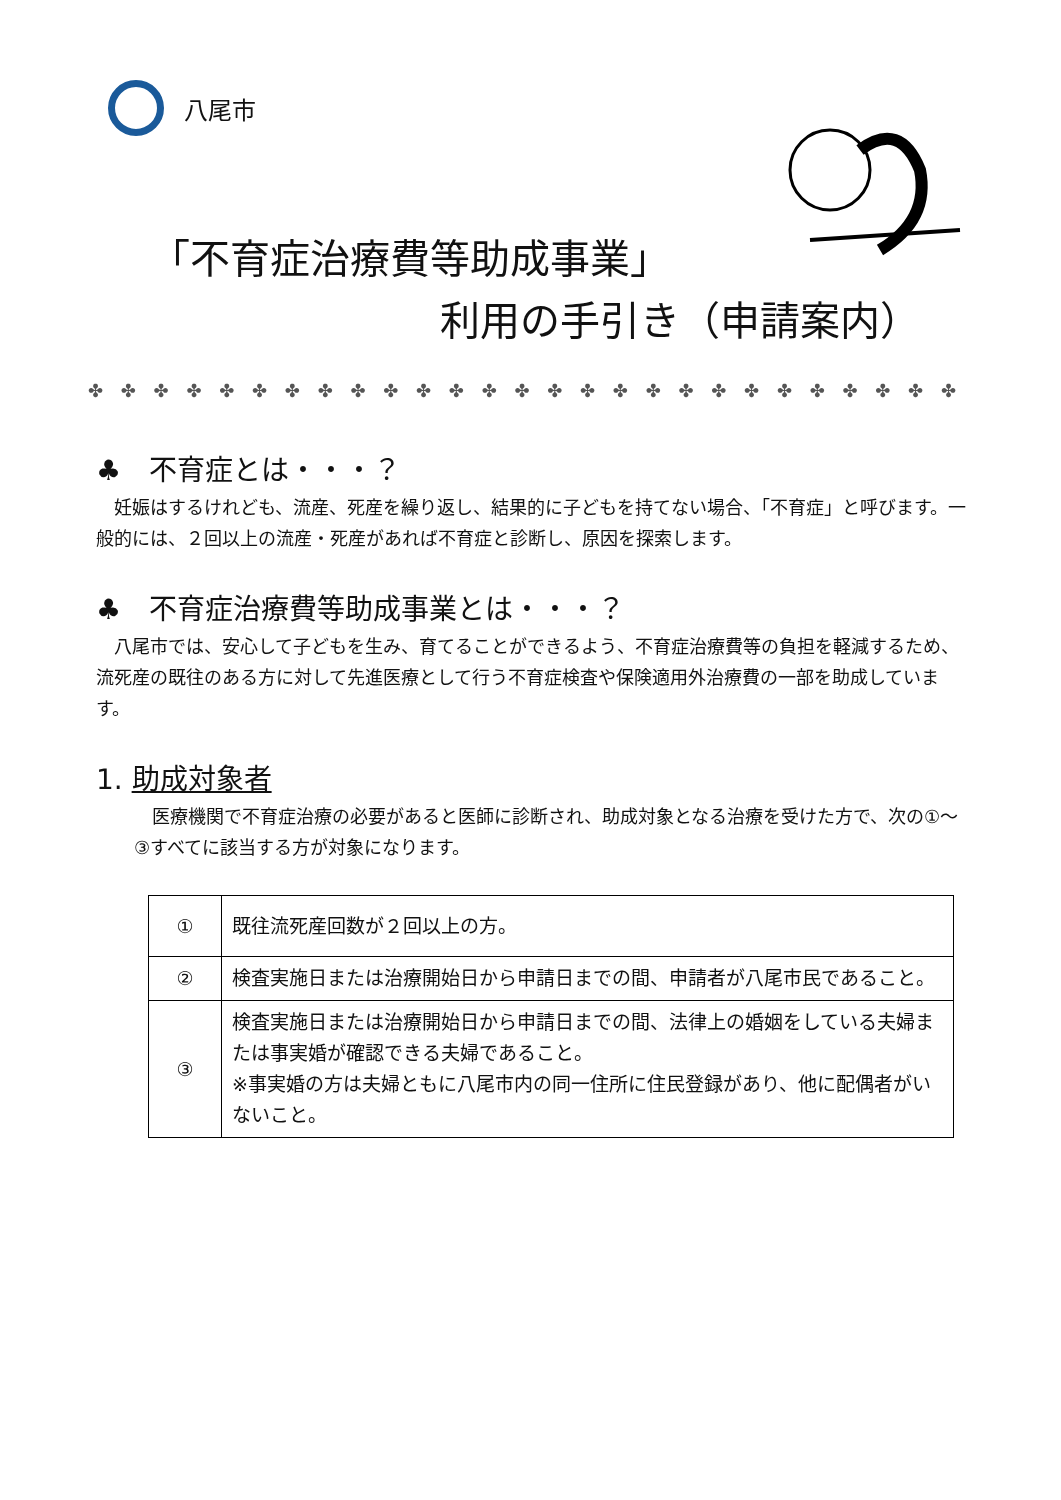八尾市
「不育症治療費等助成事業」
利用の手引き（申請案内）
✤ ✤ ✤ ✤ ✤ ✤ ✤ ✤ ✤ ✤ ✤ ✤ ✤ ✤ ✤ ✤ ✤ ✤ ✤ ✤ ✤ ✤ ✤ ✤ ✤ ✤ ✤ ✤ ✤ ✤ ✤ ✤ ✤ ✤ ✤
♣　不育症とは・・・？
妊娠はするけれども、流産、死産を繰り返し、結果的に子どもを持てない場合、「不育症」と呼びます。一般的には、２回以上の流産・死産があれば不育症と診断し、原因を探索します。
♣　不育症治療費等助成事業とは・・・？
八尾市では、安心して子どもを生み、育てることができるよう、不育症治療費等の負担を軽減するため、流死産の既往のある方に対して先進医療として行う不育症検査や保険適用外治療費の一部を助成しています。
1. 助成対象者
医療機関で不育症治療の必要があると医師に診断され、助成対象となる治療を受けた方で、次の①～③すべてに該当する方が対象になります。
| ① | 既往流死産回数が２回以上の方。 |
| ② | 検査実施日または治療開始日から申請日までの間、申請者が八尾市民であること。 |
| ③ | 検査実施日または治療開始日から申請日までの間、法律上の婚姻をしている夫婦または事実婚が確認できる夫婦であること。 ※事実婚の方は夫婦ともに八尾市内の同一住所に住民登録があり、他に配偶者がいないこと。 |